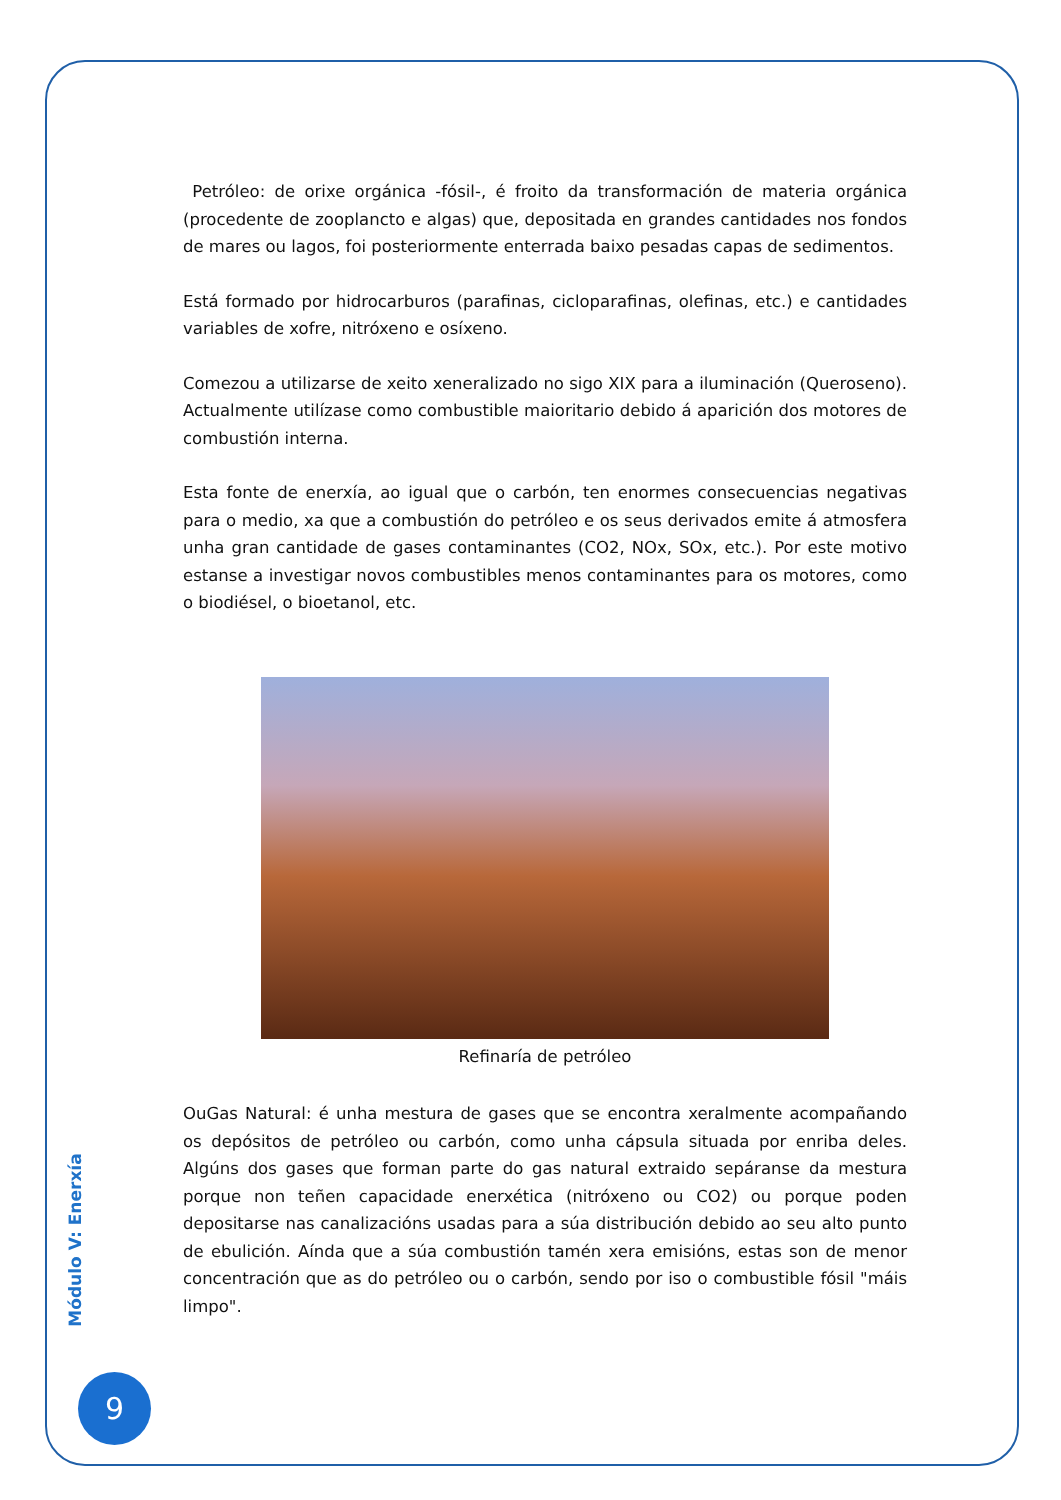Petróleo: de orixe orgánica -fósil-, é froito da transformación de materia orgánica (procedente de zooplancto e algas) que, depositada en grandes cantidades nos fondos de mares ou lagos, foi posteriormente enterrada baixo pesadas capas de sedimentos.
Está formado por hidrocarburos (parafinas, cicloparafinas, olefinas, etc.) e cantidades variables de xofre, nitróxeno e osíxeno.
Comezou a utilizarse de xeito xeneralizado no sigo XIX para a iluminación (Queroseno). Actualmente utilízase como combustible maioritario debido á aparición dos motores de combustión interna.
Esta fonte de enerxía, ao igual que o carbón, ten enormes consecuencias negativas para o medio, xa que a combustión do petróleo e os seus derivados emite á atmosfera unha gran cantidade de gases contaminantes (CO2, NOx, SOx, etc.). Por este motivo estanse a investigar novos combustibles menos contaminantes para os motores, como o biodiésel, o bioetanol, etc.
Refinaría de petróleo
OuGas Natural: é unha mestura de gases que se encontra xeralmente acompañando os depósitos de petróleo ou carbón, como unha cápsula situada por enriba deles. Algúns dos gases que forman parte do gas natural extraido sepáranse da mestura porque non teñen capacidade enerxética (nitróxeno ou CO2) ou porque poden depositarse nas canalizacións usadas para a súa distribución debido ao seu alto punto de ebulición. Aínda que a súa combustión tamén xera emisións, estas son de menor concentración que as do petróleo ou o carbón, sendo por iso o combustible fósil "máis limpo".
Módulo V: Enerxía
9